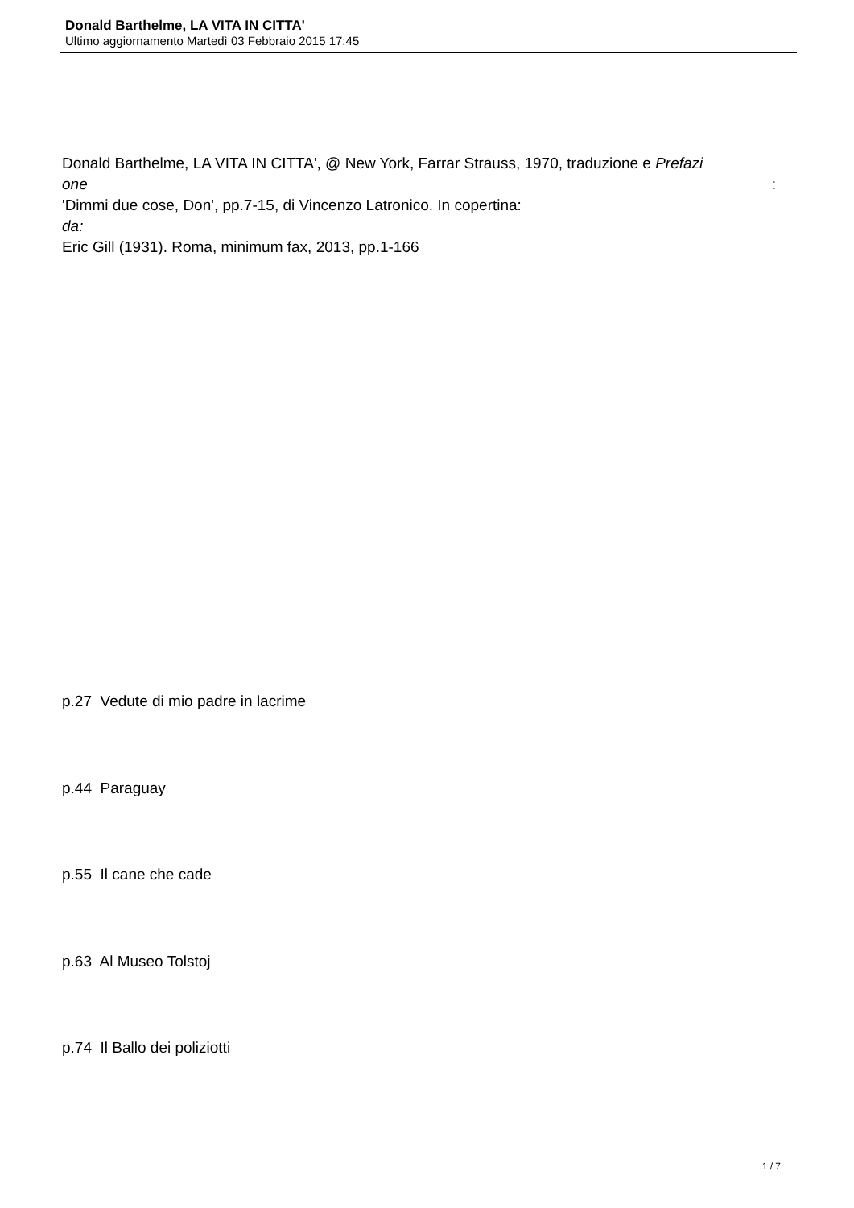Donald Barthelme, LA VITA IN CITTA'
Ultimo aggiornamento Martedì 03 Febbraio 2015 17:45
Donald Barthelme, LA VITA IN CITTA', @ New York, Farrar Strauss, 1970, traduzione e Prefazi
one:
'Dimmi due cose, Don', pp.7-15, di Vincenzo Latronico. In copertina:
da:
Eric Gill (1931). Roma, minimum fax, 2013, pp.1-166
p.27 Vedute di mio padre in lacrime
p.44 Paraguay
p.55 Il cane che cade
p.63 Al Museo Tolstoj
p.74 Il Ballo dei poliziotti
1 / 7